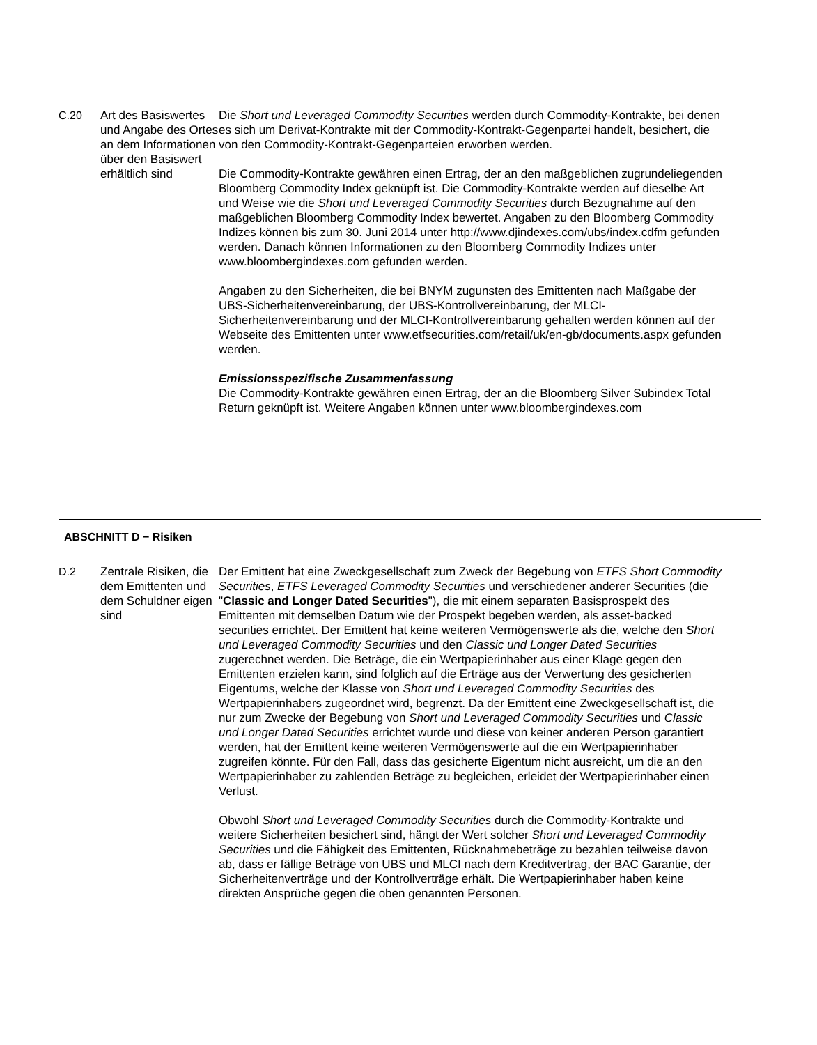C.20 Art des Basiswertes und Angabe des Ortes an dem Informationen über den Basiswert erhältlich sind
Die Short und Leveraged Commodity Securities werden durch Commodity-Kontrakte, bei denen es sich um Derivat-Kontrakte mit der Commodity-Kontrakt-Gegenpartei handelt, besichert, die von den Commodity-Kontrakt-Gegenparteien erworben werden.
Die Commodity-Kontrakte gewähren einen Ertrag, der an den maßgeblichen zugrundeliegenden Bloomberg Commodity Index geknüpft ist. Die Commodity-Kontrakte werden auf dieselbe Art und Weise wie die Short und Leveraged Commodity Securities durch Bezugnahme auf den maßgeblichen Bloomberg Commodity Index bewertet. Angaben zu den Bloomberg Commodity Indizes können bis zum 30. Juni 2014 unter http://www.djindexes.com/ubs/index.cdfm gefunden werden. Danach können Informationen zu den Bloomberg Commodity Indizes unter www.bloombergindexes.com gefunden werden.
Angaben zu den Sicherheiten, die bei BNYM zugunsten des Emittenten nach Maßgabe der UBS-Sicherheitenvereinbarung, der UBS-Kontrollvereinbarung, der MLCI-Sicherheitenvereinbarung und der MLCI-Kontrollvereinbarung gehalten werden können auf der Webseite des Emittenten unter www.etfsecurities.com/retail/uk/en-gb/documents.aspx gefunden werden.
Emissionsspezifische Zusammenfassung
Die Commodity-Kontrakte gewähren einen Ertrag, der an die Bloomberg Silver Subindex Total Return geknüpft ist. Weitere Angaben können unter www.bloombergindexes.com
ABSCHNITT D − Risiken
D.2 Zentrale Risiken, die dem Emittenten und dem Schuldner eigen sind
Der Emittent hat eine Zweckgesellschaft zum Zweck der Begebung von ETFS Short Commodity Securities, ETFS Leveraged Commodity Securities und verschiedener anderer Securities (die "Classic and Longer Dated Securities"), die mit einem separaten Basisprospekt des Emittenten mit demselben Datum wie der Prospekt begeben werden, als asset-backed securities errichtet. Der Emittent hat keine weiteren Vermögenswerte als die, welche den Short und Leveraged Commodity Securities und den Classic und Longer Dated Securities zugerechnet werden. Die Beträge, die ein Wertpapierinhaber aus einer Klage gegen den Emittenten erzielen kann, sind folglich auf die Erträge aus der Verwertung des gesicherten Eigentums, welche der Klasse von Short und Leveraged Commodity Securities des Wertpapierinhabers zugeordnet wird, begrenzt. Da der Emittent eine Zweckgesellschaft ist, die nur zum Zwecke der Begebung von Short und Leveraged Commodity Securities und Classic und Longer Dated Securities errichtet wurde und diese von keiner anderen Person garantiert werden, hat der Emittent keine weiteren Vermögenswerte auf die ein Wertpapierinhaber zugreifen könnte. Für den Fall, dass das gesicherte Eigentum nicht ausreicht, um die an den Wertpapierinhaber zu zahlenden Beträge zu begleichen, erleidet der Wertpapierinhaber einen Verlust.
Obwohl Short und Leveraged Commodity Securities durch die Commodity-Kontrakte und weitere Sicherheiten besichert sind, hängt der Wert solcher Short und Leveraged Commodity Securities und die Fähigkeit des Emittenten, Rücknahmebeträge zu bezahlen teilweise davon ab, dass er fällige Beträge von UBS und MLCI nach dem Kreditvertrag, der BAC Garantie, der Sicherheitenverträge und der Kontrollverträge erhält. Die Wertpapierinhaber haben keine direkten Ansprüche gegen die oben genannten Personen.